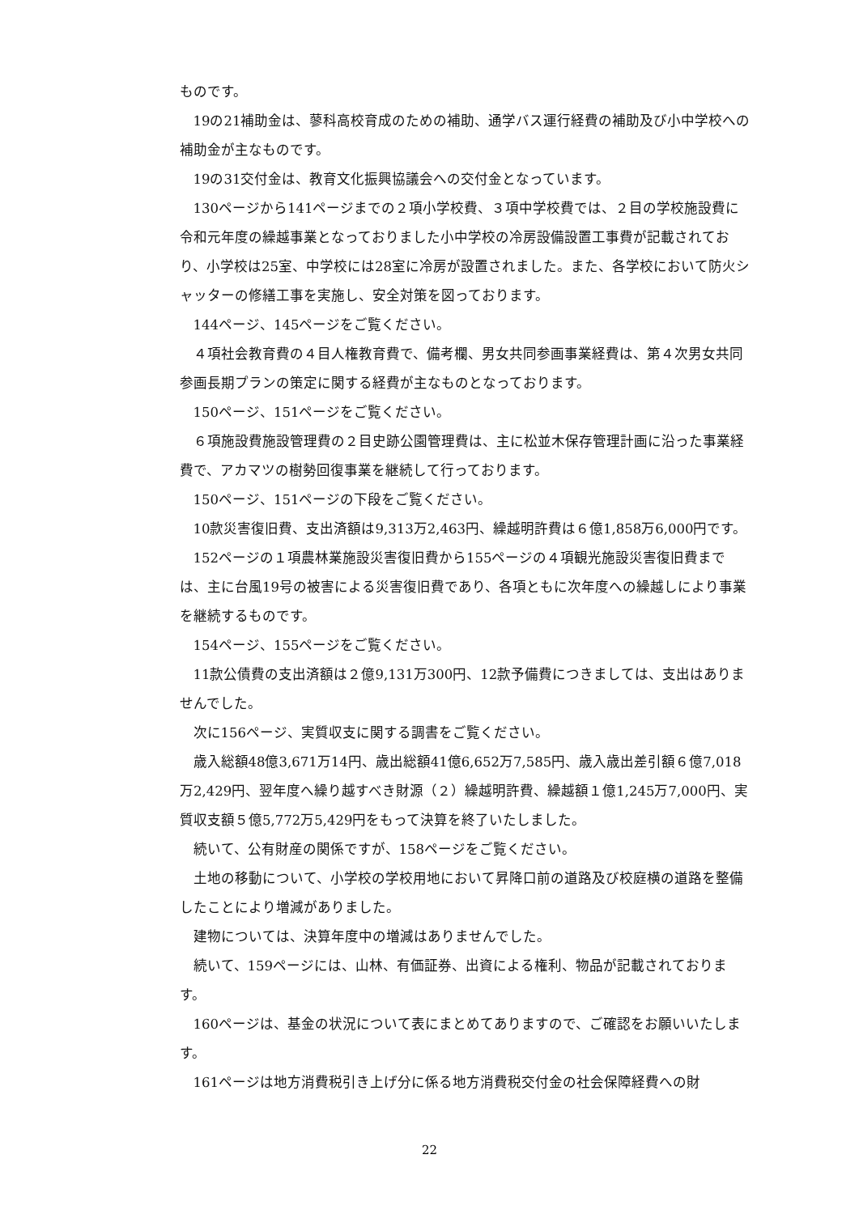ものです。
19の21補助金は、蓼科高校育成のための補助、通学バス運行経費の補助及び小中学校への補助金が主なものです。
19の31交付金は、教育文化振興協議会への交付金となっています。
130ページから141ページまでの２項小学校費、３項中学校費では、２目の学校施設費に令和元年度の繰越事業となっておりました小中学校の冷房設備設置工事費が記載されており、小学校は25室、中学校には28室に冷房が設置されました。また、各学校において防火シャッターの修繕工事を実施し、安全対策を図っております。
144ページ、145ページをご覧ください。
４項社会教育費の４目人権教育費で、備考欄、男女共同参画事業経費は、第４次男女共同参画長期プランの策定に関する経費が主なものとなっております。
150ページ、151ページをご覧ください。
６項施設費施設管理費の２目史跡公園管理費は、主に松並木保存管理計画に沿った事業経費で、アカマツの樹勢回復事業を継続して行っております。
150ページ、151ページの下段をご覧ください。
10款災害復旧費、支出済額は9,313万2,463円、繰越明許費は６億1,858万6,000円です。
152ページの１項農林業施設災害復旧費から155ページの４項観光施設災害復旧費までは、主に台風19号の被害による災害復旧費であり、各項ともに次年度への繰越しにより事業を継続するものです。
154ページ、155ページをご覧ください。
11款公債費の支出済額は２億9,131万300円、12款予備費につきましては、支出はありませんでした。
次に156ページ、実質収支に関する調書をご覧ください。
歳入総額48億3,671万14円、歳出総額41億6,652万7,585円、歳入歳出差引額６億7,018万2,429円、翌年度へ繰り越すべき財源（２）繰越明許費、繰越額１億1,245万7,000円、実質収支額５億5,772万5,429円をもって決算を終了いたしました。
続いて、公有財産の関係ですが、158ページをご覧ください。
土地の移動について、小学校の学校用地において昇降口前の道路及び校庭横の道路を整備したことにより増減がありました。
建物については、決算年度中の増減はありませんでした。
続いて、159ページには、山林、有価証券、出資による権利、物品が記載されております。
160ページは、基金の状況について表にまとめてありますので、ご確認をお願いいたします。
161ページは地方消費税引き上げ分に係る地方消費税交付金の社会保障経費への財
22